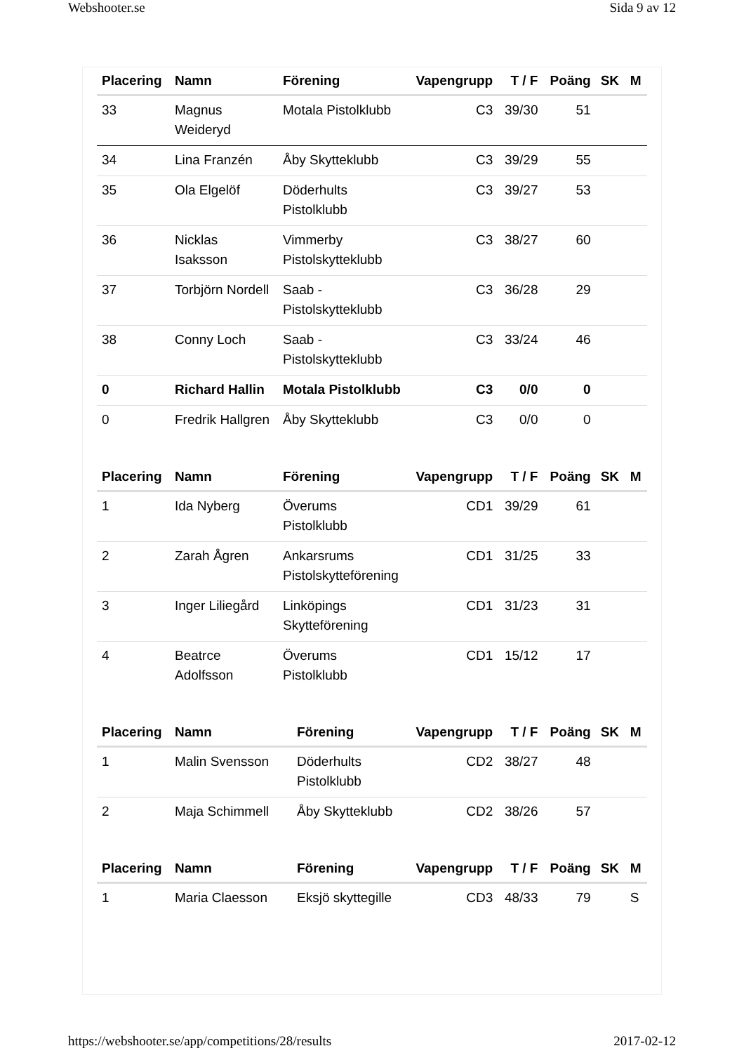Webshooter.se Sida 9 av 12
| Placering | Namn | Förening | Vapengrupp | T / F | Poäng | SK | M |
| --- | --- | --- | --- | --- | --- | --- | --- |
| 33 | Magnus Weideryd | Motala Pistolklubb | C3 | 39/30 | 51 | | |
| 34 | Lina Franzén | Åby Skytteklubb | C3 | 39/29 | 55 | | |
| 35 | Ola Elgelöf | Döderhults Pistolklubb | C3 | 39/27 | 53 | | |
| 36 | Nicklas Isaksson | Vimmerby Pistolskytteklubb | C3 | 38/27 | 60 | | |
| 37 | Torbjörn Nordell | Saab -Pistolskytteklubb | C3 | 36/28 | 29 | | |
| 38 | Conny Loch | Saab -Pistolskytteklubb | C3 | 33/24 | 46 | | |
| 0 | Richard Hallin | Motala Pistolklubb | C3 | 0/0 | 0 | | |
| 0 | Fredrik Hallgren | Åby Skytteklubb | C3 | 0/0 | 0 | | |
| Placering | Namn | Förening | Vapengrupp | T / F | Poäng | SK | M |
| --- | --- | --- | --- | --- | --- | --- | --- |
| 1 | Ida Nyberg | Överums Pistolklubb | CD1 | 39/29 | 61 | | |
| 2 | Zarah Ågren | Ankarsrums Pistolskytteförening | CD1 | 31/25 | 33 | | |
| 3 | Inger Liliegård | Linköpings Skytteförening | CD1 | 31/23 | 31 | | |
| 4 | Beatrce Adolfsson | Överums Pistolklubb | CD1 | 15/12 | 17 | | |
| Placering | Namn | Förening | Vapengrupp | T / F | Poäng | SK | M |
| --- | --- | --- | --- | --- | --- | --- | --- |
| 1 | Malin Svensson | Döderhults Pistolklubb | CD2 | 38/27 | 48 | | |
| 2 | Maja Schimmell | Åby Skytteklubb | CD2 | 38/26 | 57 | | |
| Placering | Namn | Förening | Vapengrupp | T / F | Poäng | SK | M |
| --- | --- | --- | --- | --- | --- | --- | --- |
| 1 | Maria Claesson | Eksjö skyttegille | CD3 | 48/33 | 79 | | S |
https://webshooter.se/app/competitions/28/results 2017-02-12